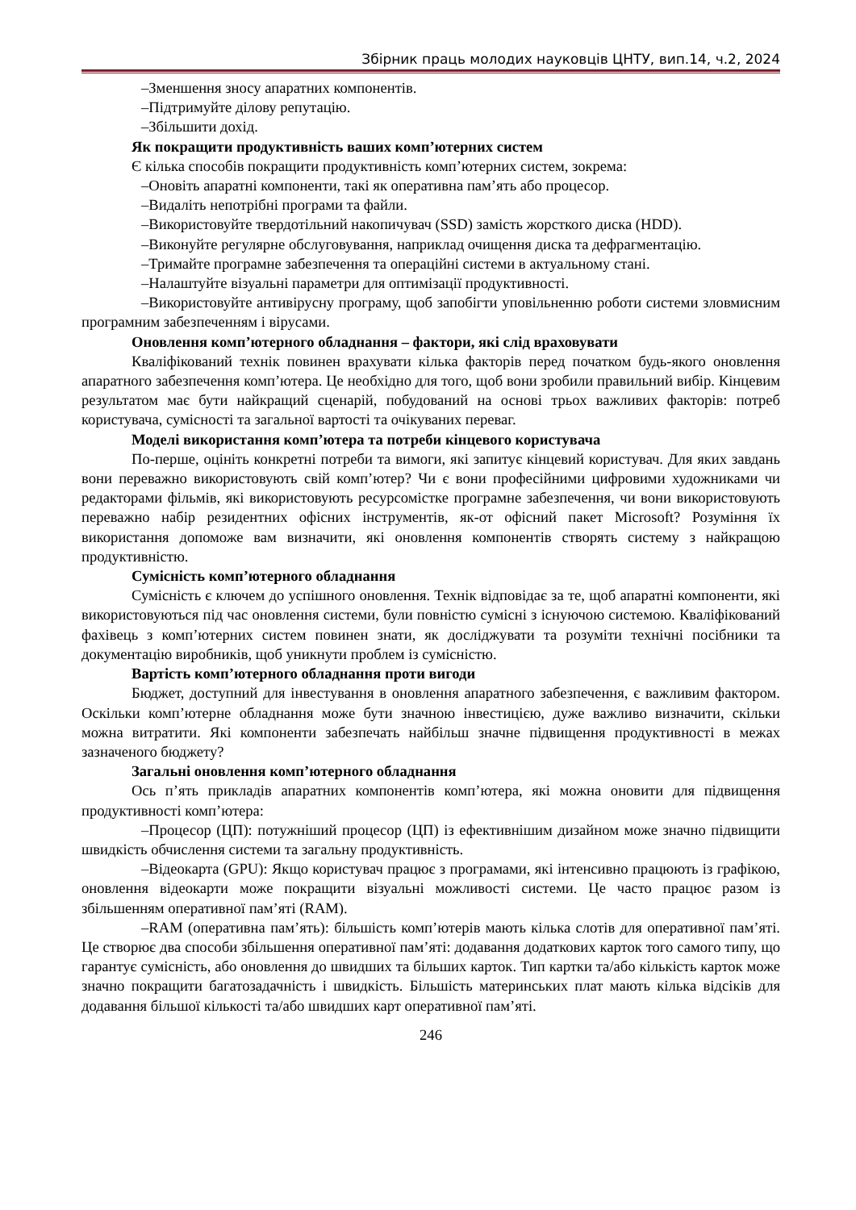Збірник праць молодих науковців ЦНТУ, вип.14, ч.2, 2024
–Зменшення зносу апаратних компонентів.
–Підтримуйте ділову репутацію.
–Збільшити дохід.
Як покращити продуктивність ваших комп’ютерних систем
Є кілька способів покращити продуктивність комп’ютерних систем, зокрема:
–Оновіть апаратні компоненти, такі як оперативна пам’ять або процесор.
–Видаліть непотрібні програми та файли.
–Використовуйте твердотільний накопичувач (SSD) замість жорсткого диска (HDD).
–Виконуйте регулярне обслуговування, наприклад очищення диска та дефрагментацію.
–Тримайте програмне забезпечення та операційні системи в актуальному стані.
–Налаштуйте візуальні параметри для оптимізації продуктивності.
–Використовуйте антивірусну програму, щоб запобігти уповільненню роботи системи зловмисним програмним забезпеченням і вірусами.
Оновлення комп’ютерного обладнання – фактори, які слід враховувати
Кваліфікований технік повинен врахувати кілька факторів перед початком будь-якого оновлення апаратного забезпечення комп’ютера. Це необхідно для того, щоб вони зробили правильний вибір. Кінцевим результатом має бути найкращий сценарій, побудований на основі трьох важливих факторів: потреб користувача, сумісності та загальної вартості та очікуваних переваг.
Моделі використання комп’ютера та потреби кінцевого користувача
По-перше, оцініть конкретні потреби та вимоги, які запитує кінцевий користувач. Для яких завдань вони переважно використовують свій комп’ютер? Чи є вони професійними цифровими художниками чи редакторами фільмів, які використовують ресурсомістке програмне забезпечення, чи вони використовують переважно набір резидентних офісних інструментів, як-от офісний пакет Microsoft? Розуміння їх використання допоможе вам визначити, які оновлення компонентів створять систему з найкращою продуктивністю.
Сумісність комп’ютерного обладнання
Сумісність є ключем до успішного оновлення. Технік відповідає за те, щоб апаратні компоненти, які використовуються під час оновлення системи, були повністю сумісні з існуючою системою. Кваліфікований фахівець з комп’ютерних систем повинен знати, як досліджувати та розуміти технічні посібники та документацію виробників, щоб уникнути проблем із сумісністю.
Вартість комп’ютерного обладнання проти вигоди
Бюджет, доступний для інвестування в оновлення апаратного забезпечення, є важливим фактором. Оскільки комп’ютерне обладнання може бути значною інвестицією, дуже важливо визначити, скільки можна витратити. Які компоненти забезпечать найбільш значне підвищення продуктивності в межах зазначеного бюджету?
Загальні оновлення комп’ютерного обладнання
Ось п’ять прикладів апаратних компонентів комп’ютера, які можна оновити для підвищення продуктивності комп’ютера:
–Процесор (ЦП): потужніший процесор (ЦП) із ефективнішим дизайном може значно підвищити швидкість обчислення системи та загальну продуктивність.
–Відеокарта (GPU): Якщо користувач працює з програмами, які інтенсивно працюють із графікою, оновлення відеокарти може покращити візуальні можливості системи. Це часто працює разом із збільшенням оперативної пам’яті (RAM).
–RAM (оперативна пам’ять): більшість комп’ютерів мають кілька слотів для оперативної пам’яті. Це створює два способи збільшення оперативної пам’яті: додавання додаткових карток того самого типу, що гарантує сумісність, або оновлення до швидших та більших карток. Тип картки та/або кількість карток може значно покращити багатозадачність і швидкість. Більшість материнських плат мають кілька відсіків для додавання більшої кількості та/або швидших карт оперативної пам’яті.
246